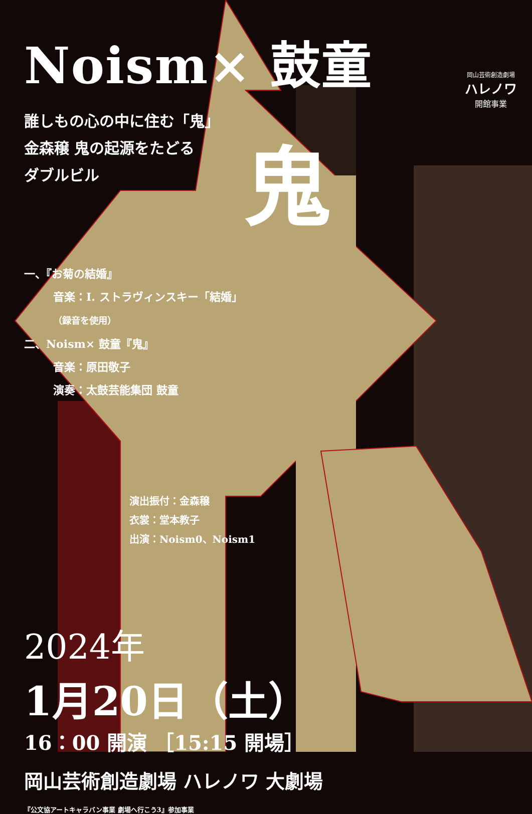Noism× 鼓童
誰しもの心の中に住む「鬼」
金森穣 鬼の起源をたどる
ダブルビル
鬼
一、『お菊の結婚』
音楽：I. ストラヴィンスキー「結婚」
（録音を使用）
二、Noism× 鼓童『鬼』
音楽：原田敬子
演奏：太鼓芸能集団 鼓童
演出振付：金森穣
衣裳：堂本教子
出演：Noism0、Noism1
2024年
1月20日（土）
16：00 開演 ［15:15 開場］
岡山芸術創造劇場 ハレノワ 大劇場
『公文協アートキャラバン事業 劇場へ行こう3』参加事業
岡山芸術創造劇場
ハレノワ
開館事業